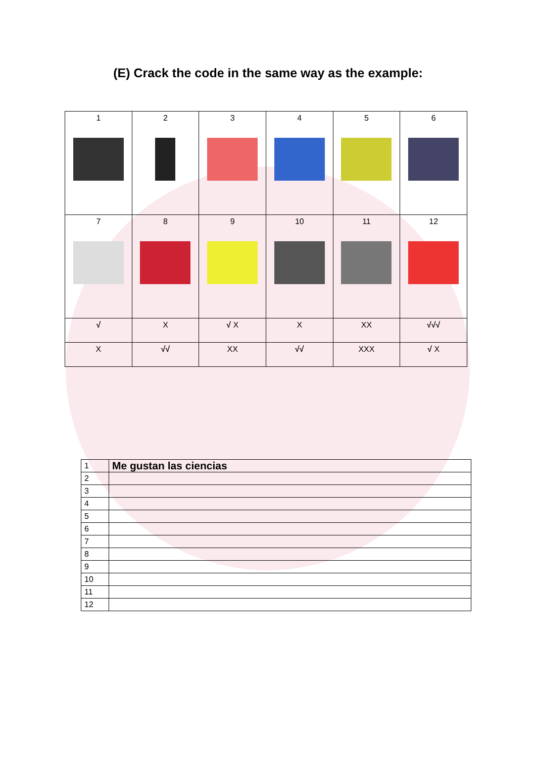(E) Crack the code in the same way as the example:
| 1 | 2 | 3 | 4 | 5 | 6 |
| 7 | 8 | 9 | 10 | 11 | 12 |
| √ | X | √ X | X | XX | √√√ |
| X | √√ | XX | √√ | XXX | √ X |
| 1 | Me gustan las ciencias |
| 2 | |
| 3 | |
| 4 | |
| 5 | |
| 6 | |
| 7 | |
| 8 | |
| 9 | |
| 10 | |
| 11 | |
| 12 | |